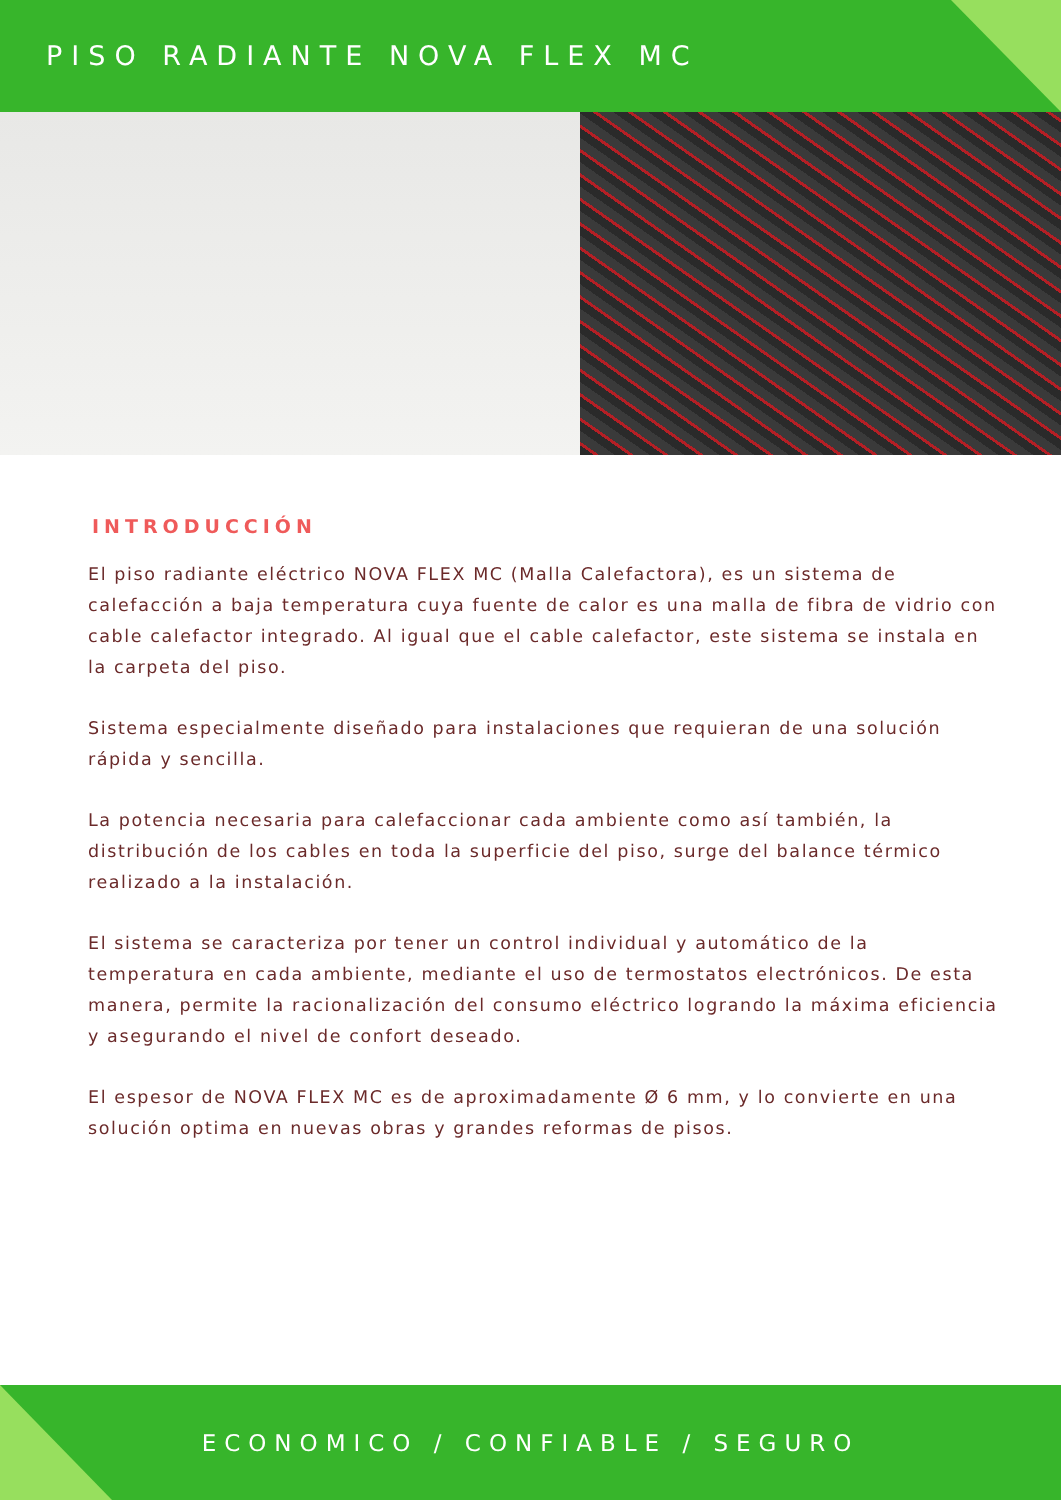PISO RADIANTE NOVA FLEX MC
INTRODUCCIÓN
El piso radiante eléctrico NOVA FLEX MC (Malla Calefactora), es un sistema de calefacción a baja temperatura cuya fuente de calor es una malla de fibra de vidrio con cable calefactor integrado. Al igual que el cable calefactor, este sistema se instala en la carpeta del piso.
Sistema especialmente diseñado para instalaciones que requieran de una solución rápida y sencilla.
La potencia necesaria para calefaccionar cada ambiente como así también, la distribución de los cables en toda la superficie del piso, surge del balance térmico realizado a la instalación.
El sistema se caracteriza por tener un control individual y automático de la temperatura en cada ambiente, mediante el uso de termostatos electrónicos. De esta manera, permite la racionalización del consumo eléctrico logrando la máxima eficiencia y asegurando el nivel de confort deseado.
El espesor de NOVA FLEX MC es de aproximadamente Ø 6 mm, y lo convierte en una solución optima en nuevas obras y grandes reformas de pisos.
ECONOMICO / CONFIABLE / SEGURO